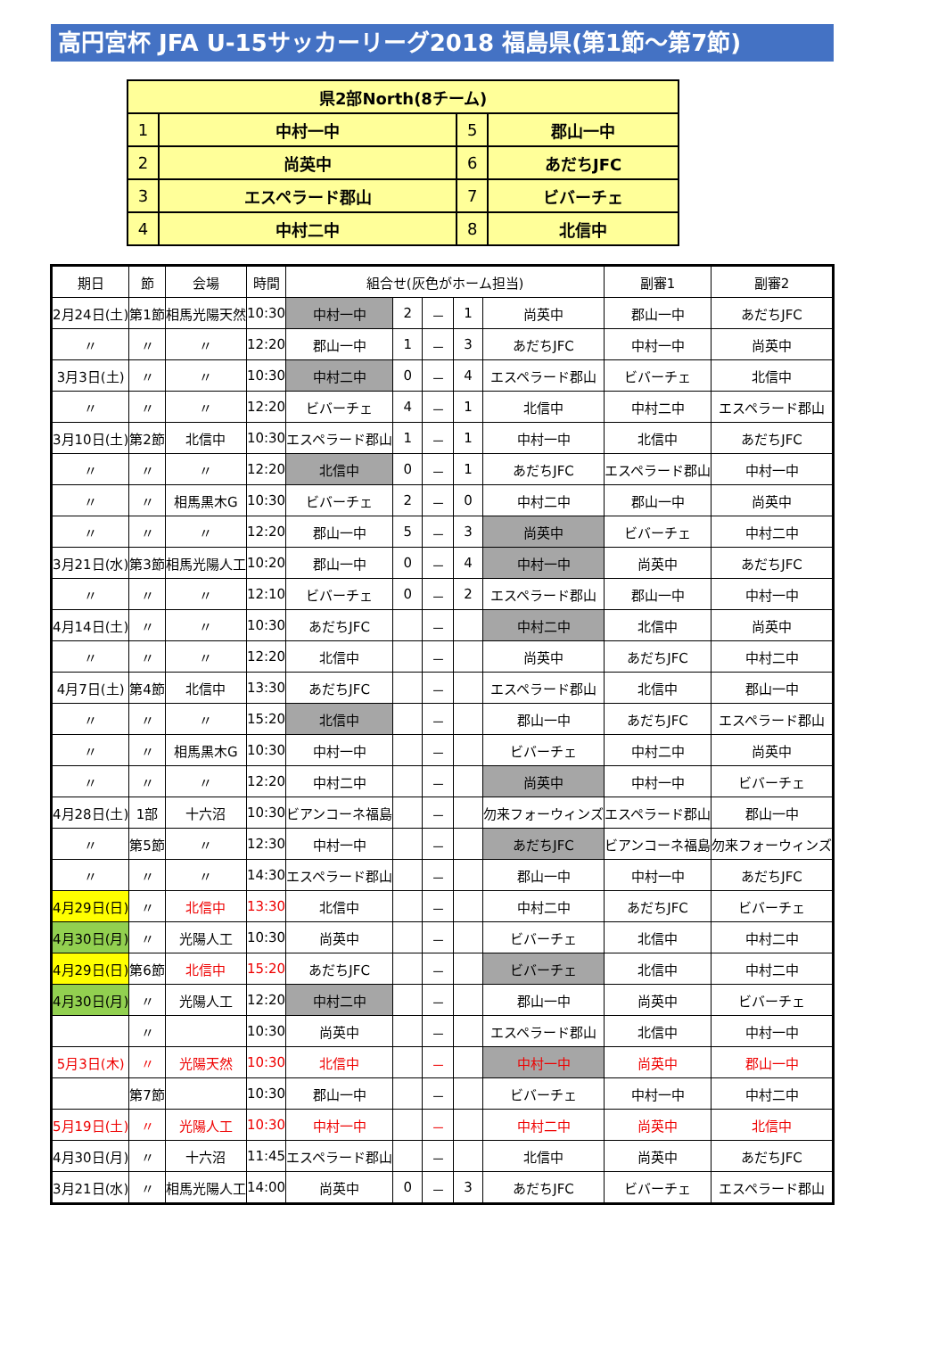高円宮杯 JFA U-15サッカーリーグ2018 福島県(第1節～第7節)
| 県2部North(8チーム) | | | |
| --- | --- | --- | --- |
| 1 | 中村一中 | 5 | 郡山一中 |
| 2 | 尚英中 | 6 | あだちJFC |
| 3 | エスペラード郡山 | 7 | ビバーチェ |
| 4 | 中村二中 | 8 | 北信中 |
| 期日 | 節 | 会場 | 時間 | 組合せ(灰色がホーム担当) | | | | | 副審1 | 副審2 |
| --- | --- | --- | --- | --- | --- | --- | --- | --- | --- | --- |
| 2月24日(土) | 第1節 | 相馬光陽天然 | 10:30 | 中村一中 | 2 | － | 1 | 尚英中 | 郡山一中 | あだちJFC |
| 〃 | 〃 | 〃 | 12:20 | 郡山一中 | 1 | － | 3 | あだちJFC | 中村一中 | 尚英中 |
| 3月3日(土) | 〃 | 〃 | 10:30 | 中村二中 | 0 | － | 4 | エスペラード郡山 | ビバーチェ | 北信中 |
| 〃 | 〃 | 〃 | 12:20 | ビバーチェ | 4 | － | 1 | 北信中 | 中村二中 | エスペラード郡山 |
| 3月10日(土) | 第2節 | 北信中 | 10:30 | エスペラード郡山 | 1 | － | 1 | 中村一中 | 北信中 | あだちJFC |
| 〃 | 〃 | 〃 | 12:20 | 北信中 | 0 | － | 1 | あだちJFC | エスペラード郡山 | 中村一中 |
| 〃 | 〃 | 相馬黒木G | 10:30 | ビバーチェ | 2 | － | 0 | 中村二中 | 郡山一中 | 尚英中 |
| 〃 | 〃 | 〃 | 12:20 | 郡山一中 | 5 | － | 3 | 尚英中 | ビバーチェ | 中村二中 |
| 3月21日(水) | 第3節 | 相馬光陽人工 | 10:20 | 郡山一中 | 0 | － | 4 | 中村一中 | 尚英中 | あだちJFC |
| 〃 | 〃 | 〃 | 12:10 | ビバーチェ | 0 | － | 2 | エスペラード郡山 | 郡山一中 | 中村一中 |
| 4月14日(土) | 〃 | 〃 | 10:30 | あだちJFC | | － | | 中村二中 | 北信中 | 尚英中 |
| 〃 | 〃 | 〃 | 12:20 | 北信中 | | － | | 尚英中 | あだちJFC | 中村二中 |
| 4月7日(土) | 第4節 | 北信中 | 13:30 | あだちJFC | | － | | エスペラード郡山 | 北信中 | 郡山一中 |
| 〃 | 〃 | 〃 | 15:20 | 北信中 | | － | | 郡山一中 | あだちJFC | エスペラード郡山 |
| 〃 | 〃 | 相馬黒木G | 10:30 | 中村一中 | | － | | ビバーチェ | 中村二中 | 尚英中 |
| 〃 | 〃 | 〃 | 12:20 | 中村二中 | | － | | 尚英中 | 中村一中 | ビバーチェ |
| 4月28日(土) | 1部 | 十六沼 | 10:30 | ビアンコーネ福島 | | － | | 勿来フォーウィンズ | エスペラード郡山 | 郡山一中 |
| 〃 | 第5節 | 〃 | 12:30 | 中村一中 | | － | | あだちJFC | ビアンコーネ福島 | 勿来フォーウィンズ |
| 〃 | 〃 | 〃 | 14:30 | エスペラード郡山 | | － | | 郡山一中 | 中村一中 | あだちJFC |
| 4月29日(日) | 〃 | 北信中 | 13:30 | 北信中 | | － | | 中村二中 | あだちJFC | ビバーチェ |
| 4月30日(月) | 〃 | 光陽人工 | 10:30 | 尚英中 | | － | | ビバーチェ | 北信中 | 中村二中 |
| 4月29日(日) | 第6節 | 北信中 | 15:20 | あだちJFC | | － | | ビバーチェ | 北信中 | 中村二中 |
| 4月30日(月) | 〃 | 光陽人工 | 12:20 | 中村二中 | | － | | 郡山一中 | 尚英中 | ビバーチェ |
| | 〃 | | 10:30 | 尚英中 | | － | | エスペラード郡山 | 北信中 | 中村一中 |
| 5月3日(木) | 〃 | 光陽天然 | 10:30 | 北信中 | | － | | 中村一中 | 尚英中 | 郡山一中 |
| | 第7節 | | 10:30 | 郡山一中 | | － | | ビバーチェ | 中村一中 | 中村二中 |
| 5月19日(土) | 〃 | 光陽人工 | 10:30 | 中村一中 | | － | | 中村二中 | 尚英中 | 北信中 |
| 4月30日(月) | 〃 | 十六沼 | 11:45 | エスペラード郡山 | | － | | 北信中 | 尚英中 | あだちJFC |
| 3月21日(水) | 〃 | 相馬光陽人工 | 14:00 | 尚英中 | 0 | － | 3 | あだちJFC | ビバーチェ | エスペラード郡山 |